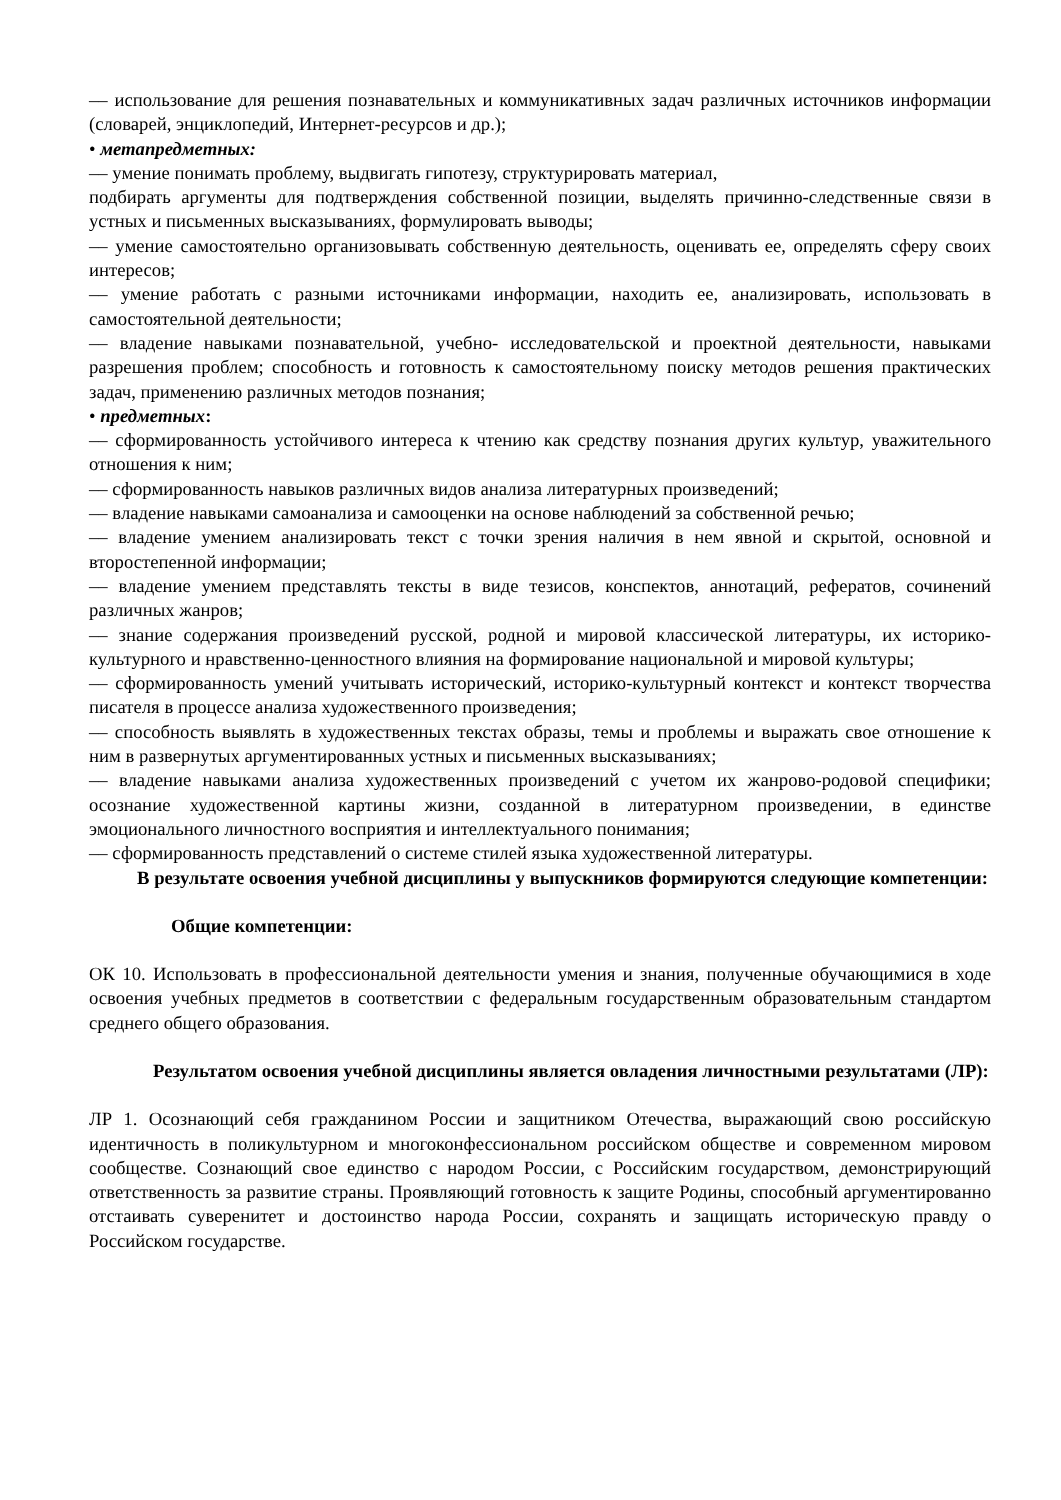–– использование для решения познавательных и коммуникативных задач различных источников информации (словарей, энциклопедий, Интернет-ресурсов и др.);
• метапредметных:
–– умение понимать проблему, выдвигать гипотезу, структурировать материал,
подбирать аргументы для подтверждения собственной позиции, выделять причинно-следственные связи в устных и письменных высказываниях, формулировать выводы;
–– умение самостоятельно организовывать собственную деятельность, оценивать ее, определять сферу своих интересов;
–– умение работать с разными источниками информации, находить ее, анализировать, использовать в самостоятельной деятельности;
–– владение навыками познавательной, учебно- исследовательской и проектной деятельности, навыками разрешения проблем; способность и готовность к самостоятельному поиску методов решения практических задач, применению различных методов познания;
• предметных:
–– сформированность устойчивого интереса к чтению как средству познания других культур, уважительного отношения к ним;
–– сформированность навыков различных видов анализа литературных произведений;
–– владение навыками самоанализа и самооценки на основе наблюдений за собственной речью;
–– владение умением анализировать текст с точки зрения наличия в нем явной и скрытой, основной и второстепенной информации;
–– владение умением представлять тексты в виде тезисов, конспектов, аннотаций, рефератов, сочинений различных жанров;
–– знание содержания произведений русской, родной и мировой классической литературы, их историко-культурного и нравственно-ценностного влияния на формирование национальной и мировой культуры;
–– сформированность умений учитывать исторический, историко-культурный контекст и контекст творчества писателя в процессе анализа художественного произведения;
–– способность выявлять в художественных текстах образы, темы и проблемы и выражать свое отношение к ним в развернутых аргументированных устных и письменных высказываниях;
–– владение навыками анализа художественных произведений с учетом их жанрово-родовой специфики; осознание художественной картины жизни, созданной в литературном произведении, в единстве эмоционального личностного восприятия и интеллектуального понимания;
–– сформированность представлений о системе стилей языка художественной литературы.
В результате освоения учебной дисциплины у выпускников формируются следующие компетенции:
Общие компетенции:
ОК 10. Использовать в профессиональной деятельности умения и знания, полученные обучающимися в ходе освоения учебных предметов в соответствии с федеральным государственным образовательным стандартом среднего общего образования.
Результатом освоения учебной дисциплины является овладения личностными результатами (ЛР):
ЛР 1. Осознающий себя гражданином России и защитником Отечества, выражающий свою российскую идентичность в поликультурном и многоконфессиональном российском обществе и современном мировом сообществе. Сознающий свое единство с народом России, с Российским государством, демонстрирующий ответственность за развитие страны. Проявляющий готовность к защите Родины, способный аргументированно отстаивать суверенитет и достоинство народа России, сохранять и защищать историческую правду о Российском государстве.